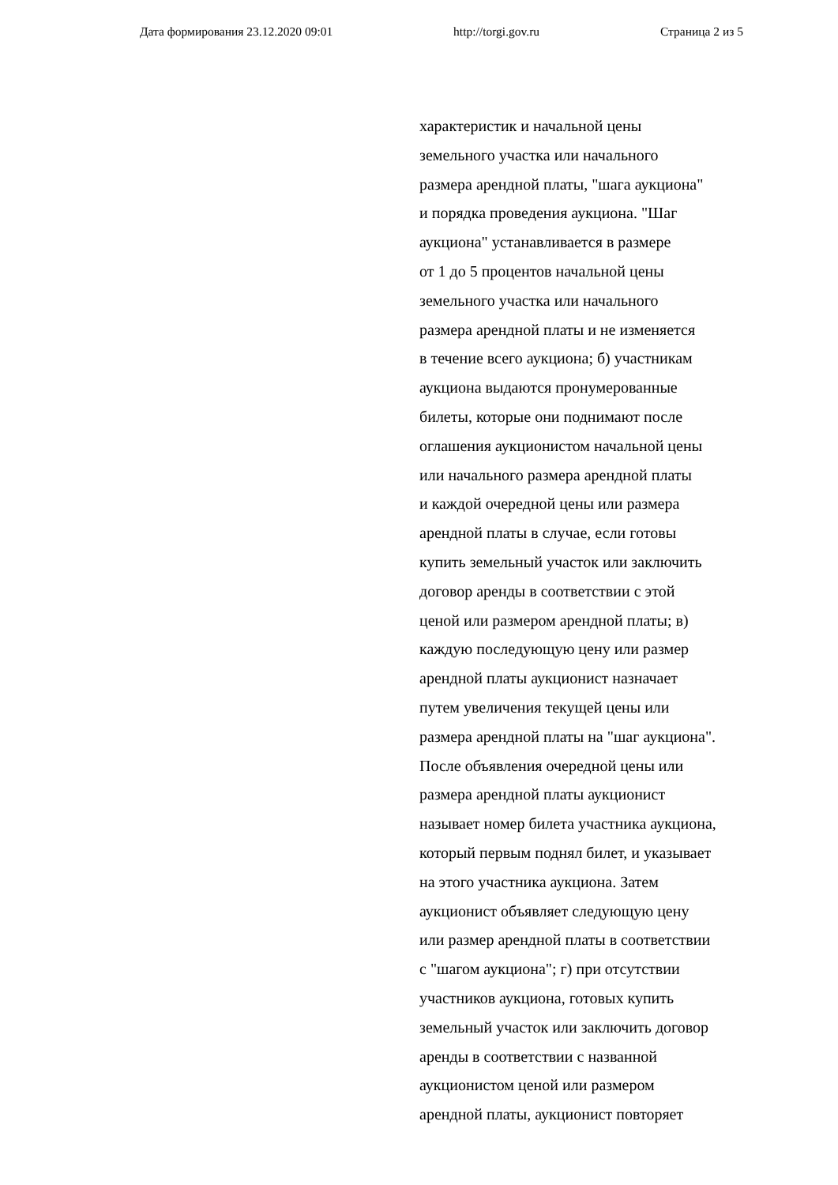Дата формирования 23.12.2020 09:01 http://torgi.gov.ru Страница 2 из 5
характеристик и начальной цены
земельного участка или начального
размера арендной платы, "шага аукциона"
и порядка проведения аукциона. "Шаг
аукциона" устанавливается в размере
от 1 до 5 процентов начальной цены
земельного участка или начального
размера арендной платы и не изменяется
в течение всего аукциона; б) участникам
аукциона выдаются пронумерованные
билеты, которые они поднимают после
оглашения аукционистом начальной цены
или начального размера арендной платы
и каждой очередной цены или размера
арендной платы в случае, если готовы
купить земельный участок или заключить
договор аренды в соответствии с этой
ценой или размером арендной платы; в)
каждую последующую цену или размер
арендной платы аукционист назначает
путем увеличения текущей цены или
размера арендной платы на "шаг аукциона".
После объявления очередной цены или
размера арендной платы аукционист
называет номер билета участника аукциона,
который первым поднял билет, и указывает
на этого участника аукциона. Затем
аукционист объявляет следующую цену
или размер арендной платы в соответствии
с "шагом аукциона"; г) при отсутствии
участников аукциона, готовых купить
земельный участок или заключить договор
аренды в соответствии с названной
аукционистом ценой или размером
арендной платы, аукционист повторяет